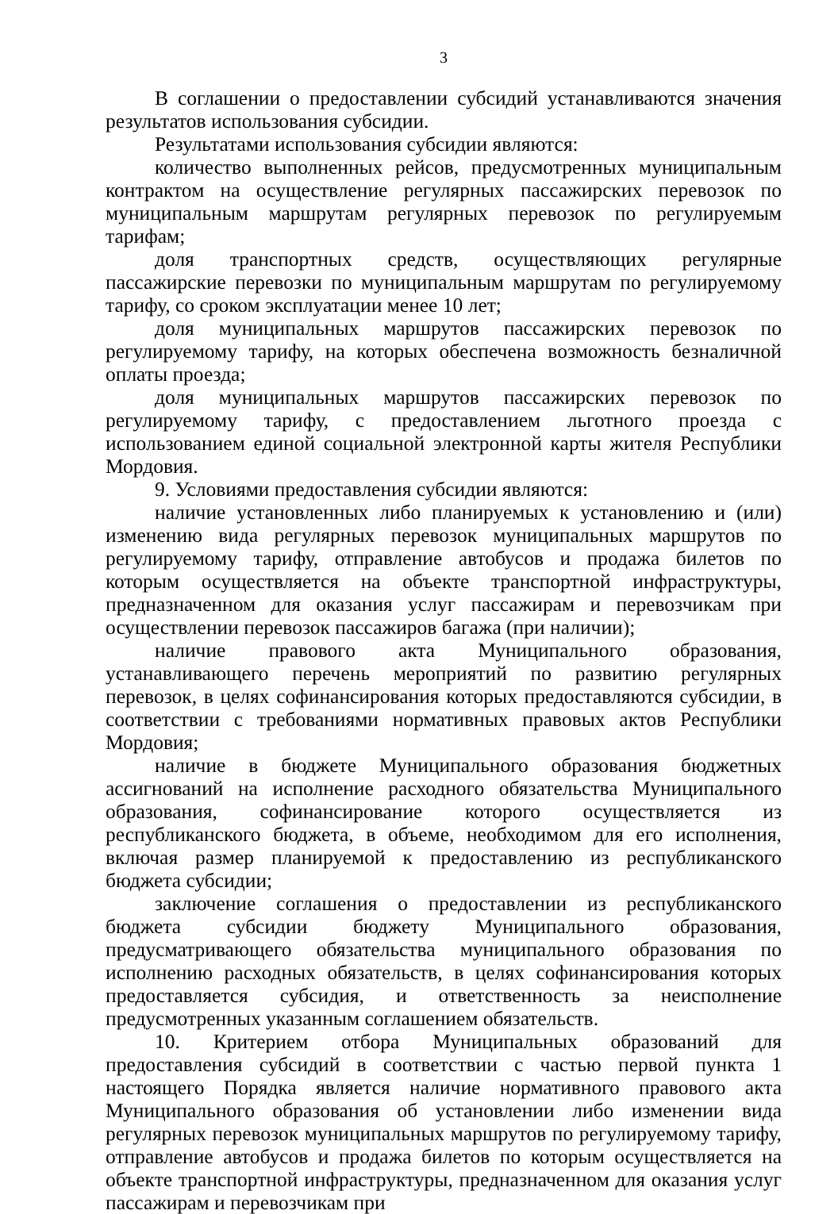3
В соглашении о предоставлении субсидий устанавливаются значения результатов использования субсидии.
Результатами использования субсидии являются:
количество выполненных рейсов, предусмотренных муниципальным контрактом на осуществление регулярных пассажирских перевозок по муниципальным маршрутам регулярных перевозок по регулируемым тарифам;
доля транспортных средств, осуществляющих регулярные пассажирские перевозки по муниципальным маршрутам по регулируемому тарифу, со сроком эксплуатации менее 10 лет;
доля муниципальных маршрутов пассажирских перевозок по регулируемому тарифу, на которых обеспечена возможность безналичной оплаты проезда;
доля муниципальных маршрутов пассажирских перевозок по регулируемому тарифу, с предоставлением льготного проезда с использованием единой социальной электронной карты жителя Республики Мордовия.
9. Условиями предоставления субсидии являются:
наличие установленных либо планируемых к установлению и (или) изменению вида регулярных перевозок муниципальных маршрутов по регулируемому тарифу, отправление автобусов и продажа билетов по которым осуществляется на объекте транспортной инфраструктуры, предназначенном для оказания услуг пассажирам и перевозчикам при осуществлении перевозок пассажиров багажа (при наличии);
наличие правового акта Муниципального образования, устанавливающего перечень мероприятий по развитию регулярных перевозок, в целях софинансирования которых предоставляются субсидии, в соответствии с требованиями нормативных правовых актов Республики Мордовия;
наличие в бюджете Муниципального образования бюджетных ассигнований на исполнение расходного обязательства Муниципального образования, софинансирование которого осуществляется из республиканского бюджета, в объеме, необходимом для его исполнения, включая размер планируемой к предоставлению из республиканского бюджета субсидии;
заключение соглашения о предоставлении из республиканского бюджета субсидии бюджету Муниципального образования, предусматривающего обязательства муниципального образования по исполнению расходных обязательств, в целях софинансирования которых предоставляется субсидия, и ответственность за неисполнение предусмотренных указанным соглашением обязательств.
10. Критерием отбора Муниципальных образований для предоставления субсидий в соответствии с частью первой пункта 1 настоящего Порядка является наличие нормативного правового акта Муниципального образования об установлении либо изменении вида регулярных перевозок муниципальных маршрутов по регулируемому тарифу, отправление автобусов и продажа билетов по которым осуществляется на объекте транспортной инфраструктуры, предназначенном для оказания услуг пассажирам и перевозчикам при